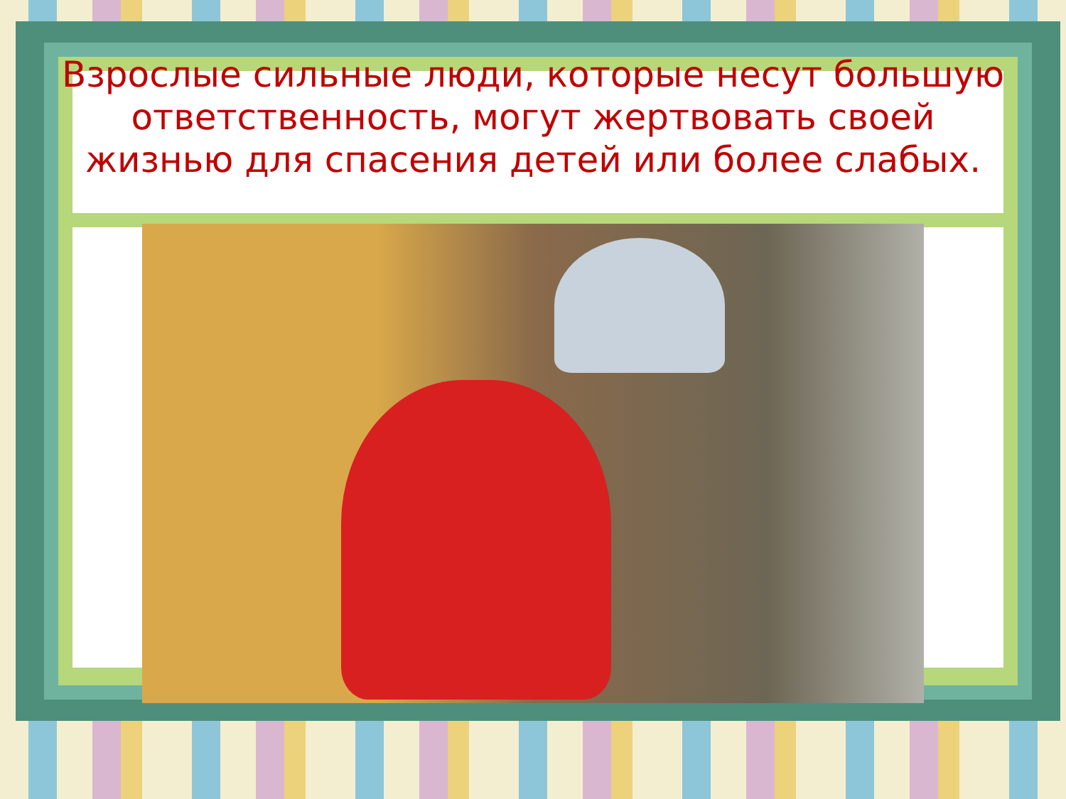Взрослые сильные люди, которые несут большую ответственность, могут жертвовать своей жизнью для спасения детей или более слабых.